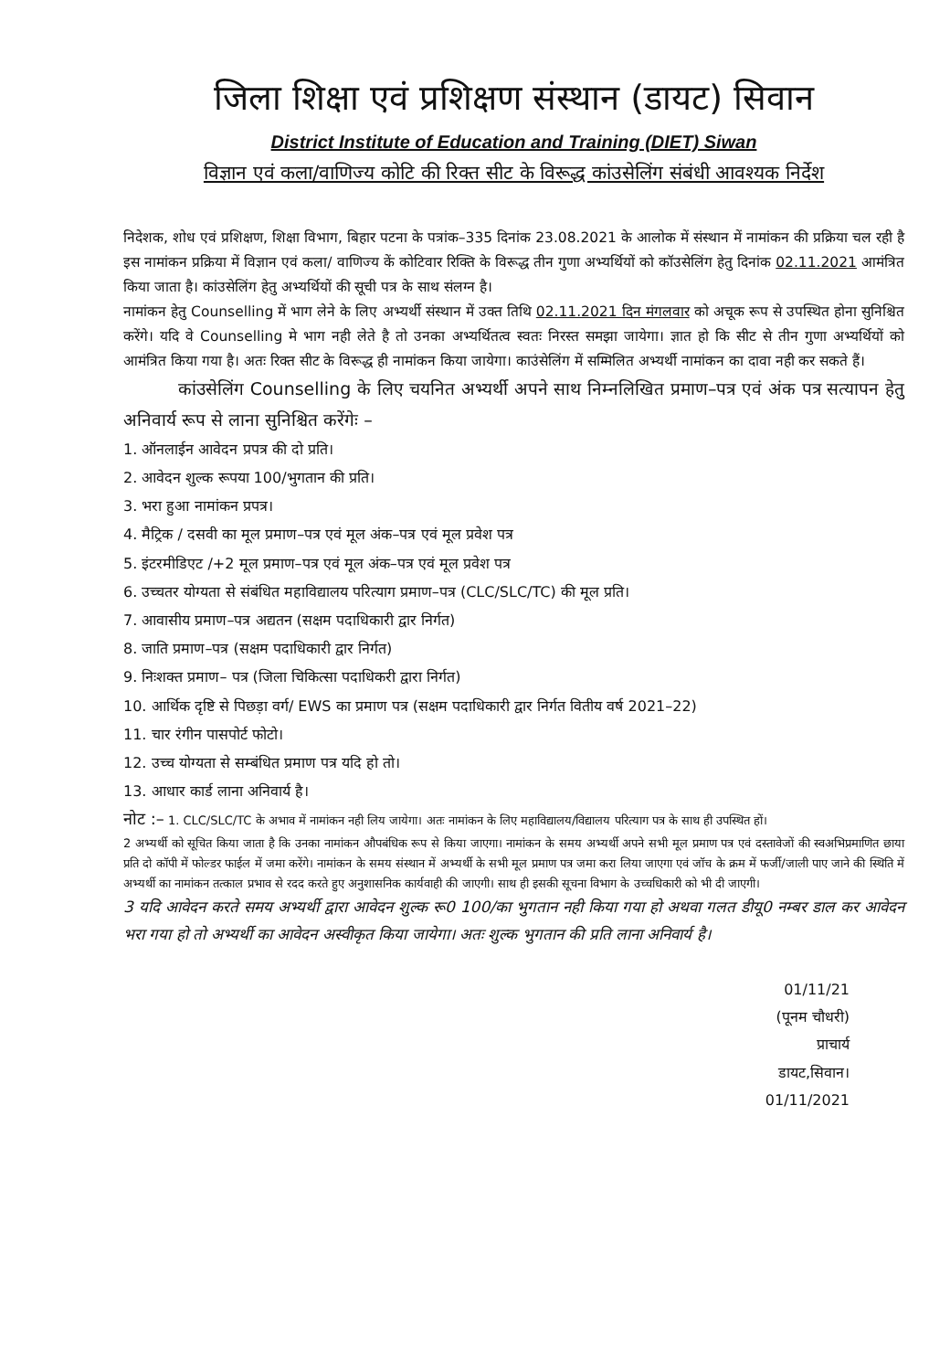जिला शिक्षा एवं प्रशिक्षण संस्थान (डायट) सिवान
District Institute of Education and Training (DIET) Siwan
विज्ञान एवं कला/वाणिज्य कोटि की रिक्त सीट के विरूद्ध कांउसेलिंग संबंधी आवश्यक निर्देश
निदेशक, शोध एवं प्रशिक्षण, शिक्षा विभाग, बिहार पटना के पत्रांक–335 दिनांक 23.08.2021 के आलोक में संस्थान में नामांकन की प्रक्रिया चल रही है इस नामांकन प्रक्रिया में विज्ञान एवं कला/ वाणिज्य कें कोटिवार रिक्ति के विरूद्ध तीन गुणा अभ्यर्थियों को कॉउसेलिंग हेतु दिनांक 02.11.2021 आमंत्रित किया जाता है। कांउसेलिंग हेतु अभ्यर्थियों की सूची पत्र के साथ संलग्न है।
नामांकन हेतु Counselling में भाग लेने के लिए अभ्यर्थी संस्थान में उक्त तिथि 02.11.2021 दिन मंगलवार को अचूक रूप से उपस्थित होना सुनिश्चित करेंगे। यदि वे Counselling मे भाग नही लेते है तो उनका अभ्यर्थितत्व स्वतः निरस्त समझा जायेगा। ज्ञात हो कि सीट से तीन गुणा अभ्यर्थियों को आमंत्रित किया गया है। अतः रिक्त सीट के विरूद्ध ही नामांकन किया जायेगा। काउंसेलिंग में सम्मिलित अभ्यर्थी नामांकन का दावा नही कर सकते हैं।
कांउसेलिंग Counselling के लिए चयनित अभ्यर्थी अपने साथ निम्नलिखित प्रमाण–पत्र एवं अंक पत्र सत्यापन हेतु अनिवार्य रूप से लाना सुनिश्चित करेंगेः –
1. ऑनलाईन आवेदन प्रपत्र की दो प्रति।
2. आवेदन शुल्क रूपया 100/भुगतान की प्रति।
3. भरा हुआ नामांकन प्रपत्र।
4. मैट्रिक / दसवी का मूल प्रमाण–पत्र एवं मूल अंक–पत्र एवं मूल प्रवेश पत्र
5. इंटरमीडिएट /+2 मूल प्रमाण–पत्र एवं मूल अंक–पत्र एवं मूल प्रवेश पत्र
6. उच्चतर योग्यता से संबंधित महाविद्यालय परित्याग प्रमाण–पत्र (CLC/SLC/TC) की मूल प्रति।
7. आवासीय प्रमाण–पत्र अद्यतन (सक्षम पदाधिकारी द्वार निर्गत)
8. जाति प्रमाण–पत्र (सक्षम पदाधिकारी द्वार निर्गत)
9. निःशक्त प्रमाण– पत्र (जिला चिकित्सा पदाधिकरी द्वारा निर्गत)
10. आर्थिक दृष्टि से पिछड़ा वर्ग/ EWS का प्रमाण पत्र (सक्षम पदाधिकारी द्वार निर्गत वितीय वर्ष 2021–22)
11. चार रंगीन पासपोर्ट फोटो।
12. उच्च योग्यता से सम्बंधित प्रमाण पत्र यदि हो तो।
13. आधार कार्ड लाना अनिवार्य है।
नोट :– 1. CLC/SLC/TC के अभाव में नामांकन नही लिय जायेगा। अतः नामांकन के लिए महाविद्यालय/विद्यालय परित्याग पत्र के साथ ही उपस्थित हों।
2 अभ्यर्थी को सूचित किया जाता है कि उनका नामांकन औपबंधिक रूप से किया जाएगा। नामांकन के समय अभ्यर्थी अपने सभी मूल प्रमाण पत्र एवं दस्तावेजों की स्वअभिप्रमाणित छाया प्रति दो कॉपी में फोल्डर फाईल में जमा करेंगे। नामांकन के समय संस्थान में अभ्यर्थी के सभी मूल प्रमाण पत्र जमा करा लिया जाएगा एवं जॉच के क्रम में फर्जी/जाली पाए जाने की स्थिति में अभ्यर्थी का नामांकन तत्काल प्रभाव से रदद करते हुए अनुशासनिक कार्यवाही की जाएगी। साथ ही इसकी सूचना विभाग के उच्चधिकारी को भी दी जाएगी।
3 यदि आवेदन करते समय अभ्यर्थी द्वारा आवेदन शुल्क रू0 100/का भुगतान नही किया गया हो अथवा गलत डीयू0 नम्बर डाल कर आवेदन भरा गया हो तो अभ्यर्थी का आवेदन अस्वीकृत किया जायेगा। अतः शुल्क भुगतान की प्रति लाना अनिवार्य है।
01/11/21
(पूनम चौधरी)
प्राचार्य
डायट,सिवान।
01/11/2021